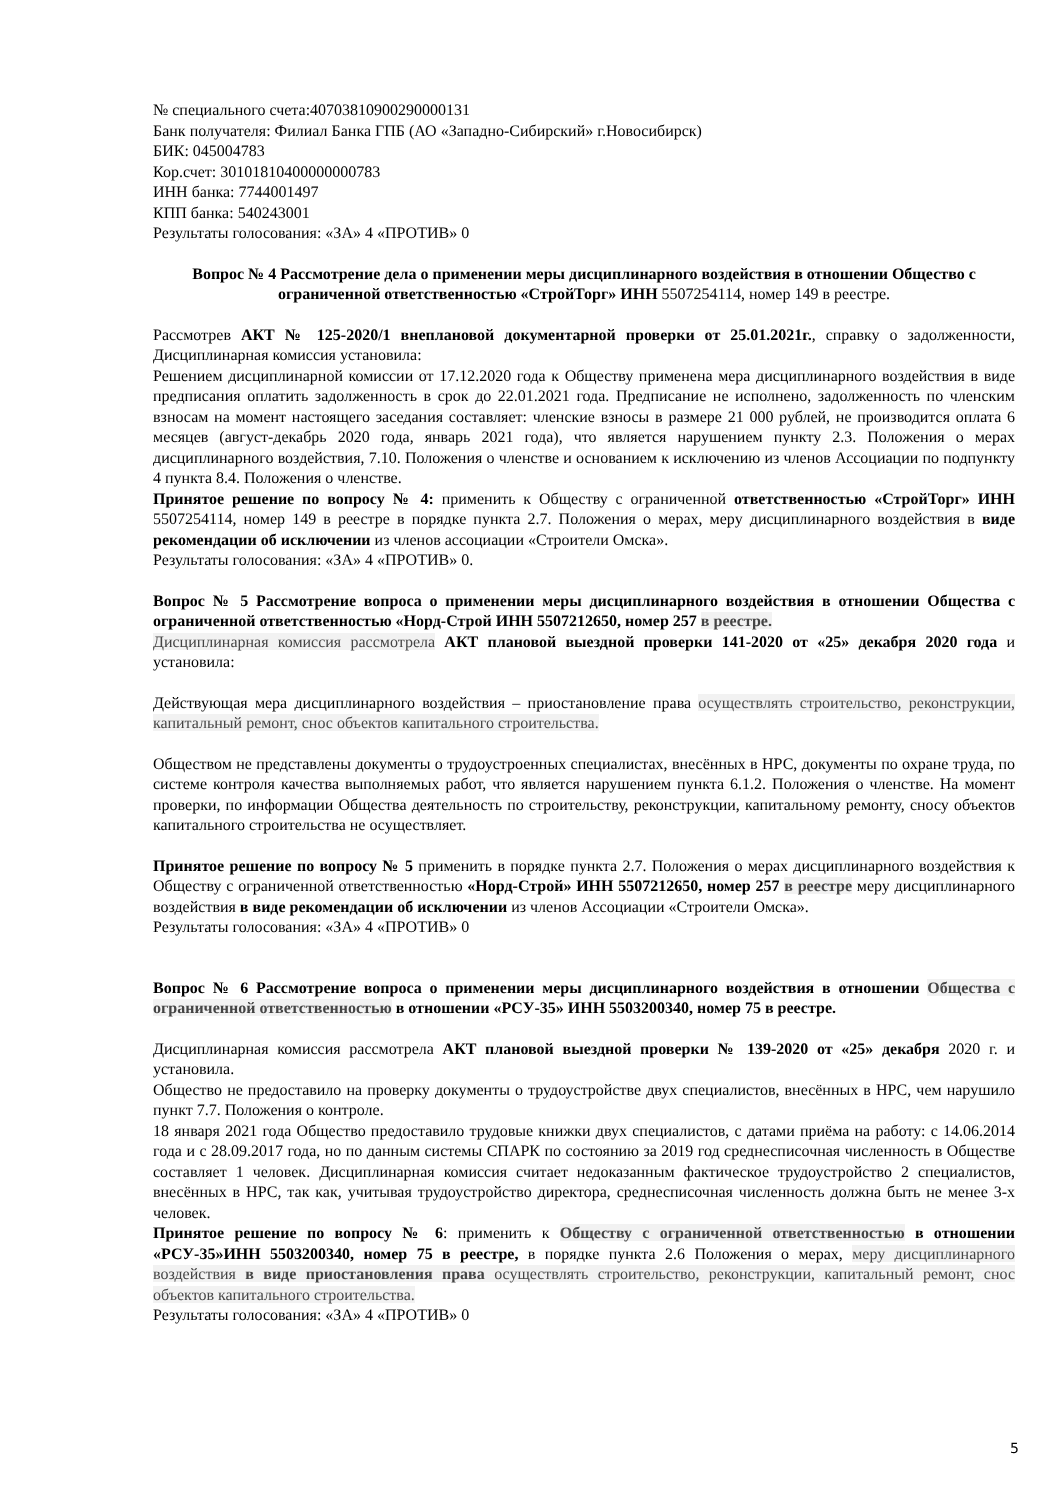№ специального счета:40703810900290000131
Банк получателя: Филиал Банка ГПБ (АО «Западно-Сибирский» г.Новосибирск)
БИК: 045004783
Кор.счет: 30101810400000000783
ИНН банка: 7744001497
КПП банка: 540243001
Результаты голосования: «ЗА» 4 «ПРОТИВ» 0
Вопрос № 4 Рассмотрение дела о применении меры дисциплинарного воздействия в отношении Общество с ограниченной ответственностью «СтройТорг» ИНН 5507254114, номер 149 в реестре.
Рассмотрев АКТ № 125-2020/1 внеплановой документарной проверки от 25.01.2021г., справку о задолженности, Дисциплинарная комиссия установила:
Решением дисциплинарной комиссии от 17.12.2020 года к Обществу применена мера дисциплинарного воздействия в виде предписания оплатить задолженность в срок до 22.01.2021 года. Предписание не исполнено, задолженность по членским взносам на момент настоящего заседания составляет: членские взносы в размере 21 000 рублей, не производится оплата 6 месяцев (август-декабрь 2020 года, январь 2021 года), что является нарушением пункту 2.3. Положения о мерах дисциплинарного воздействия, 7.10. Положения о членстве и основанием к исключению из членов Ассоциации по подпункту 4 пункта 8.4. Положения о членстве.
Принятое решение по вопросу № 4: применить к Обществу с ограниченной ответственностью «СтройТорг» ИНН 5507254114, номер 149 в реестре в порядке пункта 2.7. Положения о мерах, меру дисциплинарного воздействия в виде рекомендации об исключении из членов ассоциации «Строители Омска».
Результаты голосования: «ЗА» 4 «ПРОТИВ» 0.
Вопрос № 5 Рассмотрение вопроса о применении меры дисциплинарного воздействия в отношении Общества с ограниченной ответственностью «Норд-Строй ИНН 5507212650, номер 257 в реестре.
Дисциплинарная комиссия рассмотрела АКТ плановой выездной проверки 141-2020 от «25» декабря 2020 года и установила:
Действующая мера дисциплинарного воздействия – приостановление права осуществлять строительство, реконструкции, капитальный ремонт, снос объектов капитального строительства.
Обществом не представлены документы о трудоустроенных специалистах, внесённых в НРС, документы по охране труда, по системе контроля качества выполняемых работ, что является нарушением пункта 6.1.2. Положения о членстве. На момент проверки, по информации Общества деятельность по строительству, реконструкции, капитальному ремонту, сносу объектов капитального строительства не осуществляет.
Принятое решение по вопросу № 5 применить в порядке пункта 2.7. Положения о мерах дисциплинарного воздействия к Обществу с ограниченной ответственностью «Норд-Строй» ИНН 5507212650, номер 257 в реестре меру дисциплинарного воздействия в виде рекомендации об исключении из членов Ассоциации «Строители Омска».
Результаты голосования: «ЗА» 4 «ПРОТИВ» 0
Вопрос № 6 Рассмотрение вопроса о применении меры дисциплинарного воздействия в отношении Общества с ограниченной ответственностью в отношении «РСУ-35» ИНН 5503200340, номер 75 в реестре.
Дисциплинарная комиссия рассмотрела АКТ плановой выездной проверки № 139-2020 от «25» декабря 2020 г. и установила.
Общество не предоставило на проверку документы о трудоустройстве двух специалистов, внесённых в НРС, чем нарушило пункт 7.7. Положения о контроле.
18 января 2021 года Общество предоставило трудовые книжки двух специалистов, с датами приёма на работу: с 14.06.2014 года и с 28.09.2017 года, но по данным системы СПАРК по состоянию за 2019 год среднесписочная численность в Обществе составляет 1 человек. Дисциплинарная комиссия считает недоказанным фактическое трудоустройство 2 специалистов, внесённых в НРС, так как, учитывая трудоустройство директора, среднесписочная численность должна быть не менее 3-х человек.
Принятое решение по вопросу № 6: применить к Обществу с ограниченной ответственностью в отношении «РСУ-35»ИНН 5503200340, номер 75 в реестре, в порядке пункта 2.6 Положения о мерах, меру дисциплинарного воздействия в виде приостановления права осуществлять строительство, реконструкции, капитальный ремонт, снос объектов капитального строительства.
Результаты голосования: «ЗА» 4 «ПРОТИВ» 0
5